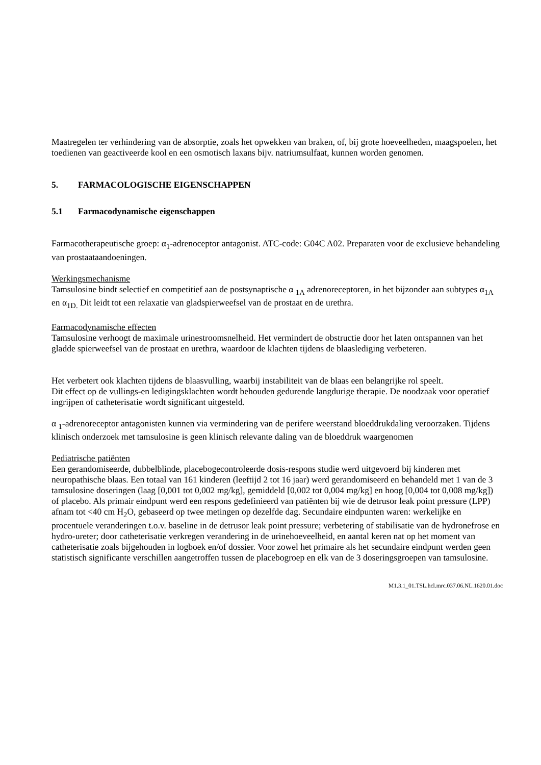Maatregelen ter verhindering van de absorptie, zoals het opwekken van braken, of, bij grote hoeveelheden, maagspoelen, het toedienen van geactiveerde kool en een osmotisch laxans bijv. natriumsulfaat, kunnen worden genomen.
5. FARMACOLOGISCHE EIGENSCHAPPEN
5.1 Farmacodynamische eigenschappen
Farmacotherapeutische groep: α<sub>1</sub>-adrenoceptor antagonist. ATC-code: G04C A02. Preparaten voor de exclusieve behandeling van prostaataandoeningen.
Werkingsmechanisme
Tamsulosine bindt selectief en competitief aan de postsynaptische α <sub>1A</sub> adrenoreceptoren, in het bijzonder aan subtypes α<sub>1A</sub> en α<sub>1D.</sub> Dit leidt tot een relaxatie van gladspierweefsel van de prostaat en de urethra.
Farmacodynamische effecten
Tamsulosine verhoogt de maximale urinestroomsnelheid. Het vermindert de obstructie door het laten ontspannen van het gladde spierweefsel van de prostaat en urethra, waardoor de klachten tijdens de blaaslediging verbeteren.
Het verbetert ook klachten tijdens de blaasvulling, waarbij instabiliteit van de blaas een belangrijke rol speelt.
Dit effect op de vullings-en ledigingsklachten wordt behouden gedurende langdurige therapie. De noodzaak voor operatief ingrijpen of catheterisatie wordt significant uitgesteld.
α <sub>1</sub>-adrenoreceptor antagonisten kunnen via vermindering van de perifere weerstand bloeddrukdaling veroorzaken. Tijdens klinisch onderzoek met tamsulosine is geen klinisch relevante daling van de bloeddruk waargenomen
Pediatrische patiënten
Een gerandomiseerde, dubbelblinde, placebogecontroleerde dosis-respons studie werd uitgevoerd bij kinderen met neuropathische blaas. Een totaal van 161 kinderen (leeftijd 2 tot 16 jaar) werd gerandomiseerd en behandeld met 1 van de 3 tamsulosine doseringen (laag [0,001 tot 0,002 mg/kg], gemiddeld [0,002 tot 0,004 mg/kg] en hoog [0,004 tot 0,008 mg/kg]) of placebo. Als primair eindpunt werd een respons gedefinieerd van patiënten bij wie de detrusor leak point pressure (LPP) afnam tot <40 cm H<sub>2</sub>O, gebaseerd op twee metingen op dezelfde dag. Secundaire eindpunten waren: werkelijke en procentuele veranderingen t.o.v. baseline in de detrusor leak point pressure; verbetering of stabilisatie van de hydronefrose en hydro-ureter; door catheterisatie verkregen verandering in de urinehoeveelheid, en aantal keren nat op het moment van catheterisatie zoals bijgehouden in logboek en/of dossier. Voor zowel het primaire als het secundaire eindpunt werden geen statistisch significante verschillen aangetroffen tussen de placebogroep en elk van de 3 doseringsgroepen van tamsulosine.
M1.3.1_01.TSL.hcl.mrc.037.06.NL.1620.01.doc